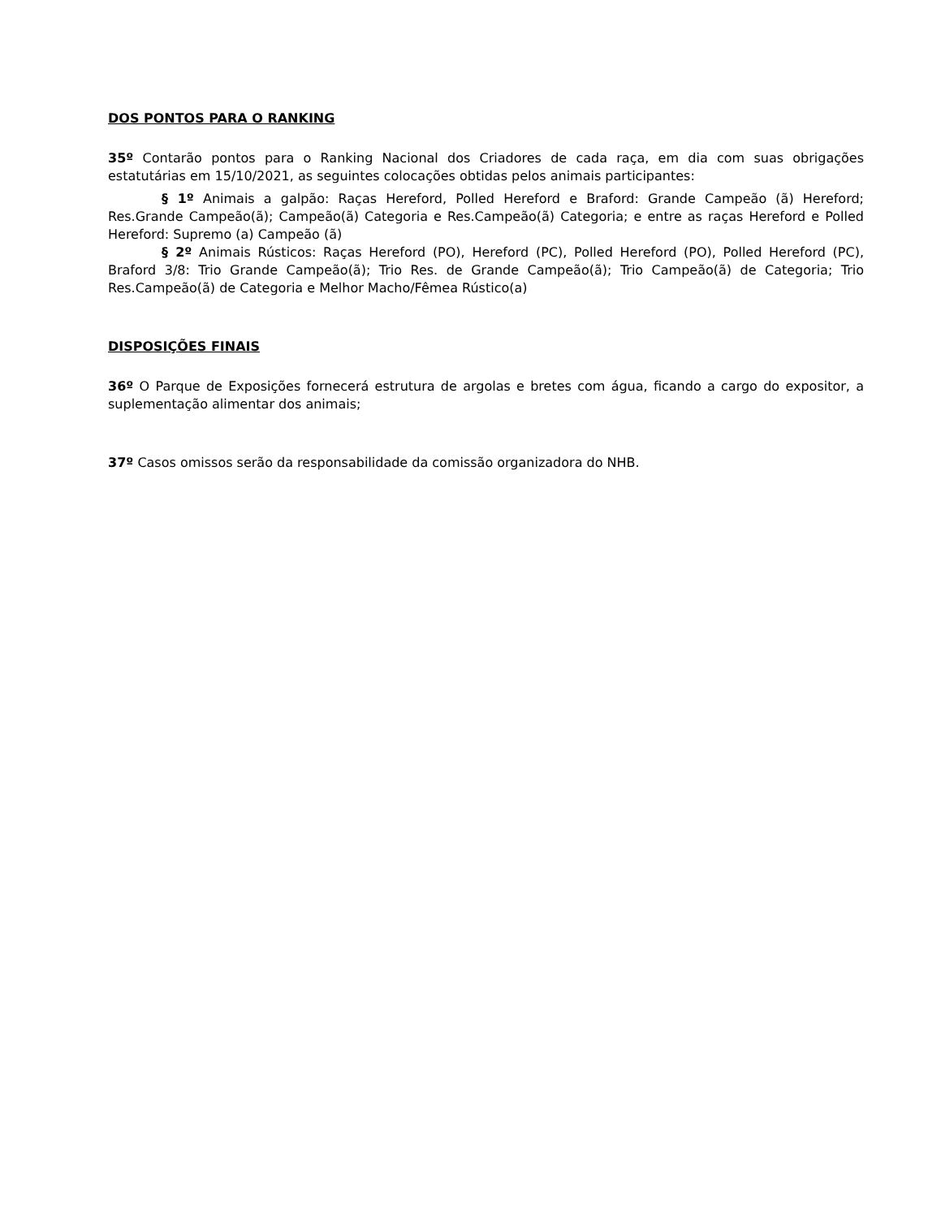DOS PONTOS PARA O RANKING
35º Contarão pontos para o Ranking Nacional dos Criadores de cada raça, em dia com suas obrigações estatutárias em 15/10/2021, as seguintes colocações obtidas pelos animais participantes:
§ 1º Animais a galpão: Raças Hereford, Polled Hereford e Braford: Grande Campeão (ã) Hereford; Res.Grande Campeão(ã); Campeão(ã) Categoria e Res.Campeão(ã) Categoria; e entre as raças Hereford e Polled Hereford: Supremo (a) Campeão (ã)
§ 2º Animais Rústicos: Raças Hereford (PO), Hereford (PC), Polled Hereford (PO), Polled Hereford (PC), Braford 3/8: Trio Grande Campeão(ã); Trio Res. de Grande Campeão(ã); Trio Campeão(ã) de Categoria; Trio Res.Campeão(ã) de Categoria e Melhor Macho/Fêmea Rústico(a)
DISPOSIÇÕES FINAIS
36º O Parque de Exposições fornecerá estrutura de argolas e bretes com água, ficando a cargo do expositor, a suplementação alimentar dos animais;
37º Casos omissos serão da responsabilidade da comissão organizadora do NHB.